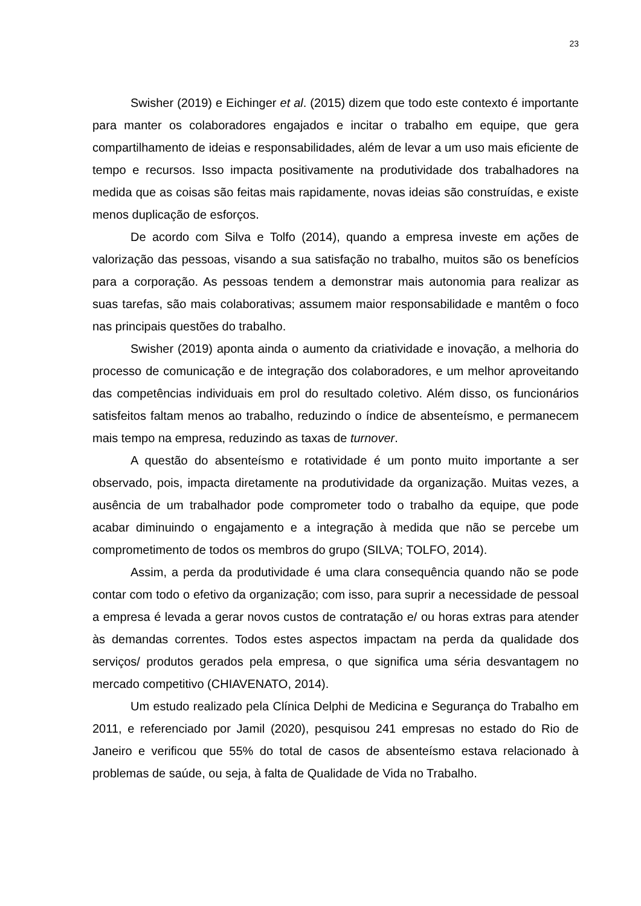23
Swisher (2019) e Eichinger et al. (2015) dizem que todo este contexto é importante para manter os colaboradores engajados e incitar o trabalho em equipe, que gera compartilhamento de ideias e responsabilidades, além de levar a um uso mais eficiente de tempo e recursos. Isso impacta positivamente na produtividade dos trabalhadores na medida que as coisas são feitas mais rapidamente, novas ideias são construídas, e existe menos duplicação de esforços.
De acordo com Silva e Tolfo (2014), quando a empresa investe em ações de valorização das pessoas, visando a sua satisfação no trabalho, muitos são os benefícios para a corporação. As pessoas tendem a demonstrar mais autonomia para realizar as suas tarefas, são mais colaborativas; assumem maior responsabilidade e mantêm o foco nas principais questões do trabalho.
Swisher (2019) aponta ainda o aumento da criatividade e inovação, a melhoria do processo de comunicação e de integração dos colaboradores, e um melhor aproveitando das competências individuais em prol do resultado coletivo. Além disso, os funcionários satisfeitos faltam menos ao trabalho, reduzindo o índice de absenteísmo, e permanecem mais tempo na empresa, reduzindo as taxas de turnover.
A questão do absenteísmo e rotatividade é um ponto muito importante a ser observado, pois, impacta diretamente na produtividade da organização. Muitas vezes, a ausência de um trabalhador pode comprometer todo o trabalho da equipe, que pode acabar diminuindo o engajamento e a integração à medida que não se percebe um comprometimento de todos os membros do grupo (SILVA; TOLFO, 2014).
Assim, a perda da produtividade é uma clara consequência quando não se pode contar com todo o efetivo da organização; com isso, para suprir a necessidade de pessoal a empresa é levada a gerar novos custos de contratação e/ ou horas extras para atender às demandas correntes. Todos estes aspectos impactam na perda da qualidade dos serviços/ produtos gerados pela empresa, o que significa uma séria desvantagem no mercado competitivo (CHIAVENATO, 2014).
Um estudo realizado pela Clínica Delphi de Medicina e Segurança do Trabalho em 2011, e referenciado por Jamil (2020), pesquisou 241 empresas no estado do Rio de Janeiro e verificou que 55% do total de casos de absenteísmo estava relacionado à problemas de saúde, ou seja, à falta de Qualidade de Vida no Trabalho.